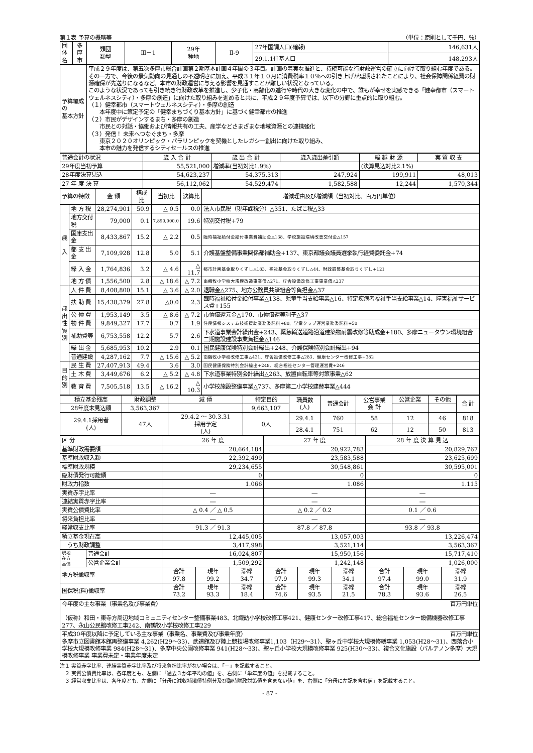第１表 予算の概略等 （単位：原則として千円、％）
| 団体名 | 多 摩 市 | 類団 類型 | Ⅲ－1 | 29年 種地 | Ⅱ-9 | 27年国調人口(確報) | 146,631人 |
| | | | | | | 29.1.1住基人口 | 148,293人 |
| 予算編成の 基本方針 | | 平成２９年度は、第五次多摩市総合計画第２期基本計画４年間の３年目。計画の着実な推進と、持続可能な行財政運営の確立に向けて取り組む年度である。その一方で、今後の景気動向の見通しの不透明さに加え、平成３１年１０月に消費税率１０％への引き上げが延期されたことにより、社会保障関係経費の財源確保が先送りになるなど、本市の財政運営に与える影響を見通すことが難しい状況となっている。 このような状況であっても引き続き行財政改革を推進し、少子化・高齢化の進行や時代の大きな変化の中で、誰もが幸せを実感できる「健幸都市（スマートウェルネスシティ）・多摩の創造」に向けた取り組みを進めると共に、平成２９年度予算では、以下の分野に重点的に取り組む。 （１）健幸都市（スマートウェルネスシティ）・多摩の創造 本年度中に策定予定の「健幸まちづくり基本方針」に基づく健幸都市の推進 （２）市民がデザインするまち・多摩の創造 市民との対話・協働および情報共有の工夫、産学などさまざまな地域資源との連携強化 （３）発信！ 未来へつなぐまち・多摩 東京２０２０オリンピック・パラリンピックを契機としたレガシー創出に向けた取り組み、 本市の魅力を発信するシティセールスの推進 | | | | | |
| 普通会計の状況 | 歳 入 合 計 | 歳 出 合 計 | 歳入歳出差引額 | 繰 越 財 源 | 実 質 収 支 |
| 29年度当初予算 | 55,521,000 | 増減率(当初対比1.9%) | | (決算見込対比2.1%) | |
| 28年度決算見込 | 54,623,237 | 54,375,313 | 247,924 | 199,911 | 48,013 |
| 27 年 度 決 算 | 56,112,062 | 54,529,474 | 1,582,588 | 12,244 | 1,570,344 |
| 予算の特徴 | | 金 額 | 構成比 | 当初比 | 決算比 | 増減理由及び増減額（当初対比、百万円単位） |
| 歳 入 | 地 方 税 | 28,274,901 | 50.9 | △ 0.5 | 0.0 | 法人市民税（現年課税分）△351、たばこ税△33 |
| | 地方交付税 | 79,000 | 0.1 | 7,899,900.0 | 19.6 | 特別交付税+79 |
| | 国庫支出金 | 8,433,867 | 15.2 | △ 2.2 | 0.5 | 臨時福祉給付金給付事業費補助金△138、学校施設環境改善交付金△157 |
| | 都 支 出 金 | 7,109,928 | 12.8 | 5.0 | 5.1 | 介護基盤整備事業関係都補助金+137、東京都議会議員選挙執行経費委託金+74 |
| | 繰 入 金 | 1,764,836 | 3.2 | △ 4.6 | △ 11.7 | 都市計画基金取りくずし△183、福祉基金取りくずし△44、財政調整基金取りくずし+121 |
| | 地 方 債 | 1,556,500 | 2.8 | △ 18.6 | △ 7.2 | 南鶴牧小学校大規模改造事業債△271、庁舎設備改修工事事業債△237 |
| 歳 出 性 質 別 | 人 件 費 | 8,408,800 | 15.1 | △ 3.6 | △ 2.0 | 退職金△275、地方公務員共済組合等負担金△37 |
| | 扶 助 費 | 15,438,379 | 27.8 | △0.0 | 2.3 | 臨時福祉給付金給付事業△138、児童手当支給事業△16、特定疾病者福祉手当支給事業△14、障害福祉サービス費+155 |
| | 公 債 費 | 1,953,149 | 3.5 | △ 8.6 | △ 7.2 | 市債償還元金△170、市債償還等利子△37 |
| | 物 件 費 | 9,849,327 | 17.7 | 0.7 | 1.9 | 住民情報システム技術援助業務委託料+80、学童クラブ運営業務委託料+50 |
| | 補助費等 | 6,753,558 | 12.2 | 5.7 | 2.6 | 下水道事業会計繰出金+243、緊急輸送道路沿道建築物耐震改修等助成金+180、多摩ニュータウン環境組合二期施設建設事業負担金△146 |
| | 繰 出 金 | 5,685,953 | 10.2 | 2.9 | 0.1 | 国民健康保険特別会計繰出+248、介護保険特別会計繰出+94 |
| | 普通建設 | 4,287,162 | 7.7 | △ 15.6 | △ 5.2 | 南鶴牧小学校改修工事△421、庁舎設備改修工事△283、健康センター改修工事+382 |
| 目 的 別 | 民 生 費 | 27,407,913 | 49.4 | 3.6 | 3.0 | 国民健康保険特別会計繰出+248、総合福祉センター管理運営費+246 |
| | 土 木 費 | 3,449,676 | 6.2 | △ 5.2 | △ 4.8 | 下水道事業特別会計繰出△263、放置自転車等対策事業△62 |
| | 教 育 費 | 7,505,518 | 13.5 | △ 16.2 | △ 10.3 | 小学校施設整備事業△737、多摩第二小学校建替事業△444 |
| 積立基金残高 | 財政調整 | 減 債 | 特定目的 | | 職員数 (人) | 普通会計 | 公営事業 会 計 | 公営企業 | その他 | 合 計 |
| 28年度末見込額 | 3,563,367 | | 9,663,107 | | | | | | | |
| 29.4.1採用者 (人) | 47人 | 29.4.2 ～ 30.3.31 採用予定 (人) | | 0人 | 29.4.1 | 760 | 58 | 12 | 46 | 818 |
| | | | | | 28.4.1 | 751 | 62 | 12 | 50 | 813 |
| 区 分 | | 26 年 度 | | | 27 年 度 | | | 28 年 度 決 算 見 込 | | |
| 基準財政需要額 | | 20,664,184 | | | 20,922,783 | | | 20,829,767 | | |
| 基準財政収入額 | | 22,392,499 | | | 23,583,588 | | | 23,625,699 | | |
| 標準財政規模 | | 29,234,655 | | | 30,548,861 | | | 30,595,001 | | |
| 臨財債発行可能額 | | 0 | | | 0 | | | 0 | | |
| 財政力指数 | | 1.066 | | | 1.086 | | | 1.115 | | |
| 実質赤字比率 | | ― | | | ― | | | ― | | |
| 連結実質赤字比率 | | ― | | | ― | | | ― | | |
| 実質公債費比率 | | △ 0.4 ／ △ 0.5 | | | △ 0.2 ／ 0.2 | | | 0.1 ／ 0.6 | | |
| 将来負担比率 | | ― | | | ― | | | ― | | |
| 経常収支比率 | | 91.3 ／ 91.3 | | | 87.8 ／ 87.8 | | | 93.8 ／ 93.8 | | |
| 積立基金現在高 | | 12,445,005 | | | 13,057,003 | | | 13,226,474 | | |
| うち財政調整 | | 3,417,998 | | | 3,521,114 | | | 3,563,367 | | |
| 現地 在方 高債 | 普通会計 | 16,024,807 | | | 15,950,156 | | | 15,717,410 | | |
| | 公営企業会計 | 1,509,292 | | | 1,242,148 | | | 1,026,000 | | |
| 地方税徴収率 | | 合計 97.8 | 現年 99.2 | 滞繰 34.7 | 合計 97.9 | 現年 99.3 | 滞繰 34.1 | 合計 97.4 | 現年 99.0 | 滞繰 31.9 |
| 国保税(料)徴収率 | | 合計 73.2 | 現年 93.3 | 滞繰 18.4 | 合計 74.6 | 現年 93.5 | 滞繰 21.5 | 合計 78.3 | 現年 93.6 | 滞繰 26.5 |
| 今年度の主な事業（事業名及び事業費） 百万円単位 （仮称）和田・東寺方周辺地域コミュニティセンター整備事業483、北諏訪小学校改修工事421、健康センター改修工事417、総合福祉センター設備機器改修工事277、永山公民館改修工事242、南鶴牧小学校改修工事229 |
| 平成30年度以降に予定している主な事業（事業名、事業費及び事業年度） 百万円単位 多摩市立図書館本館再整備事業 4,262(H29～33)、武道館及び陸上競技場改修事業1,103（H29～31）、聖ヶ丘中学校大規模修繕事業 1,053(H28～31)、西落合小学校大規模改修事業 984(H28～31)、多摩中央公園改修事業 941(H28～33)、聖ヶ丘小学校大規模改修事業 925(H30～33)、複合文化施設（パルテノン多摩）大規模改修事業 事業費未定・事業年度未定 |
注１ 実質赤字比率、連結実質赤字比率及び将来負担比率がない場合は、「－」を記載すること。
　２ 実質公債費比率は、各年度とも、左側に「過去３か年平均の値」を、右側に「単年度の値」を記載すること。
　３ 経常収支比率は、各年度とも、左側に「分母に減収補塡債特例分及び臨時財政対策債を含まない値」を、右側に「分母に左記を含む値」を記載すること。
- 87 -